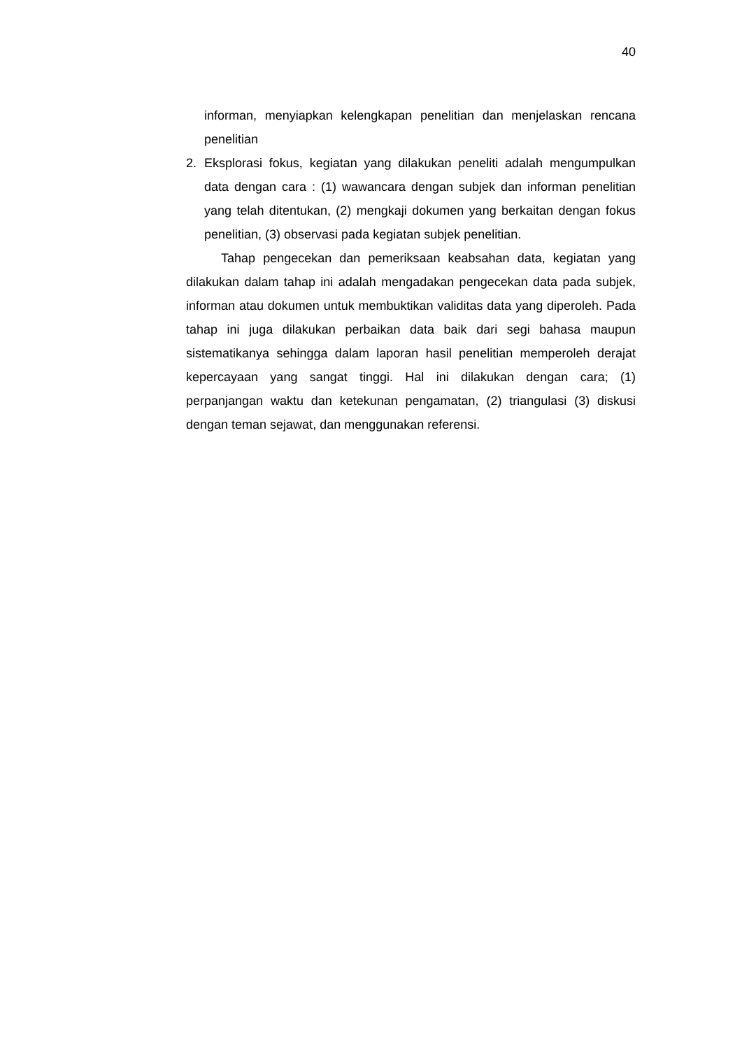40
informan, menyiapkan kelengkapan penelitian dan menjelaskan rencana penelitian
2. Eksplorasi fokus, kegiatan yang dilakukan peneliti adalah mengumpulkan data dengan cara : (1) wawancara dengan subjek dan informan penelitian yang telah ditentukan, (2) mengkaji dokumen yang berkaitan dengan fokus penelitian, (3) observasi pada kegiatan subjek penelitian.
Tahap pengecekan dan pemeriksaan keabsahan data, kegiatan yang dilakukan dalam tahap ini adalah mengadakan pengecekan data pada subjek, informan atau dokumen untuk membuktikan validitas data yang diperoleh. Pada tahap ini juga dilakukan perbaikan data baik dari segi bahasa maupun sistematikanya sehingga dalam laporan hasil penelitian memperoleh derajat kepercayaan yang sangat tinggi. Hal ini dilakukan dengan cara; (1) perpanjangan waktu dan ketekunan pengamatan, (2) triangulasi (3) diskusi dengan teman sejawat, dan menggunakan referensi.